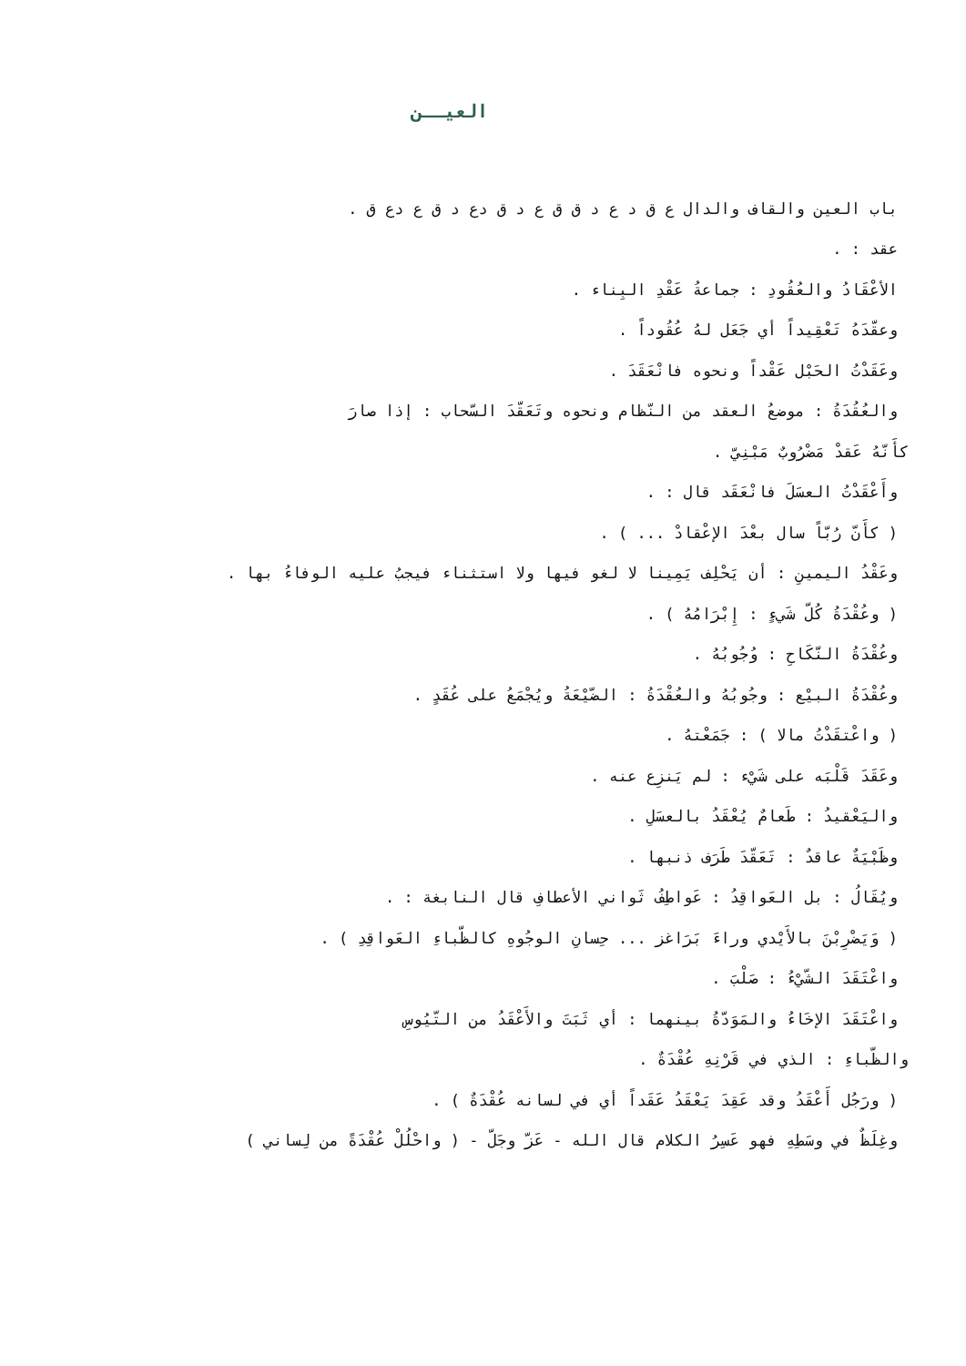العيــن
باب العين والقاف والدال ع ق د ع د ق ق ع د ق دع د ق ع دع ق .
عقد : .
الأعْقَادُ والعُقُودِ : جماعةُ عَقْدِ البِناء .
وعقّدَهُ تَعْقِيداً أي جَعَل لهُ عُقُوداً .
وعَقَدْتُ الحَبْل عَقْداً ونحوه فانْعَقَدَ .
والعُقُدَةُ : موضعُ العقد من النّظام ونحوه وتَعَقّدَ السّحاب : إذا صارَ
كأَنّهُ عَقدْ مَضْرُوبٌ مَبْنِيّ .
وأَعْقَدْتُ العسَلَ فانْعَقَد قال : .
( كأَنّ رُبّاً سال بعْدَ الإعْقادْ ... ) .
وعَقْدُ اليمينِ : أن يَحْلِف يَمِينا لا لغو فيها ولا استثناء فيجبُ عليه الوفاءُ بها .
( وعُقْدَةُ كُلّ شَيءٍ : إِبْرَامُهُ ) .
وعُقْدَةُ النّكَاحِ : وُجُوبُهُ .
وعُقْدَةُ البيْع : وجُوبُهُ والعُقْدَةُ : الضّيْعَةُ ويُجْمَعُ على عُقَدٍ .
( واعْتقَدْتُ مالا ) : جَمَعْتهُ .
وعَقَدَ قَلْبَه على شَيْء : لم يَنزِع عنه .
واليَعْقيدُ : طَعامٌ يُعْقَدُ بالعسَلِ .
وظَبْيَةٌ عاقدٌ : تَعَقّدَ طَرَف ذنبها .
ويُقَالُ : بل العَواقِدُ : عَواطِفُ ثَواني الأعطافِ قال النابغة : .
( وَيَضْرِبْنَ بالأَيْدي وراءَ بَرَاغز ... حِسانِ الوجُوهِ كالظّباءِ العَواقِدِ ) .
واعْتَقَدَ الشّيْءُ : صَلْبَ .
واعْتَقَدَ الإخَاءُ والمَوَدّةُ بينهما : أي ثَبَتَ والأَعْقَدُ من التّيُوسِ
والظّباءِ : الذي في قَرْنِهِ عُقْدَةٌ .
( ورَجُل أَعْقَدُ وقد عَقِدَ يَعْقَدُ عَقَداً أي في لسانه عُقْدَةٌ ) .
وغِلَظٌ في وسَطِهِ فهو عَسِرُ الكلام قال الله - عَزّ وجَلّ - ( واحْلُلْ عُقْدَةً من لِساني )